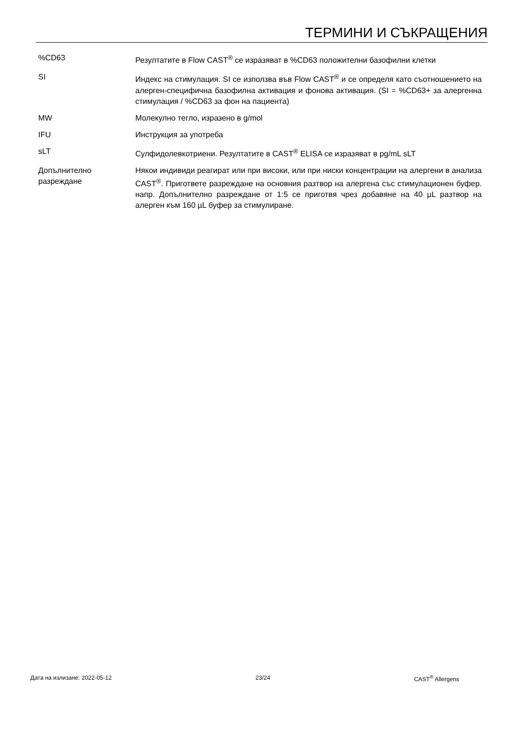ТЕРМИНИ И СЪКРАЩЕНИЯ
| %CD63 | Резултатите в Flow CAST<sup>®</sup> се изразяват в %CD63 положителни базофилни клетки |
| SI | Индекс на стимулация. SI се използва във Flow CAST<sup>®</sup> и се определя като съотношението на алерген-специфична базофилна активация и фонова активация. (SI = %CD63+ за алергенна стимулация / %CD63 за фон на пациента) |
| MW | Молекулно тегло, изразено в g/mol |
| IFU | Инструкция за употреба |
| sLT | Сулфидолевкотриени. Резултатите в CAST<sup>®</sup> ELISA се изразяват в pg/mL sLT |
| Допълнително разреждане | Някои индивиди реагират или при високи, или при ниски концентрации на алергени в анализа CAST<sup>®</sup>. Пригответе разреждане на основния разтвор на алергена със стимулационен буфер. напр. Допълнително разреждане от 1:5 се приготвя чрез добавяне на 40 µL разтвор на алерген към 160 µL буфер за стимулиране. |
Дата на излизане: 2022-05-12 23/24 CAST<sup>®</sup> Allergens